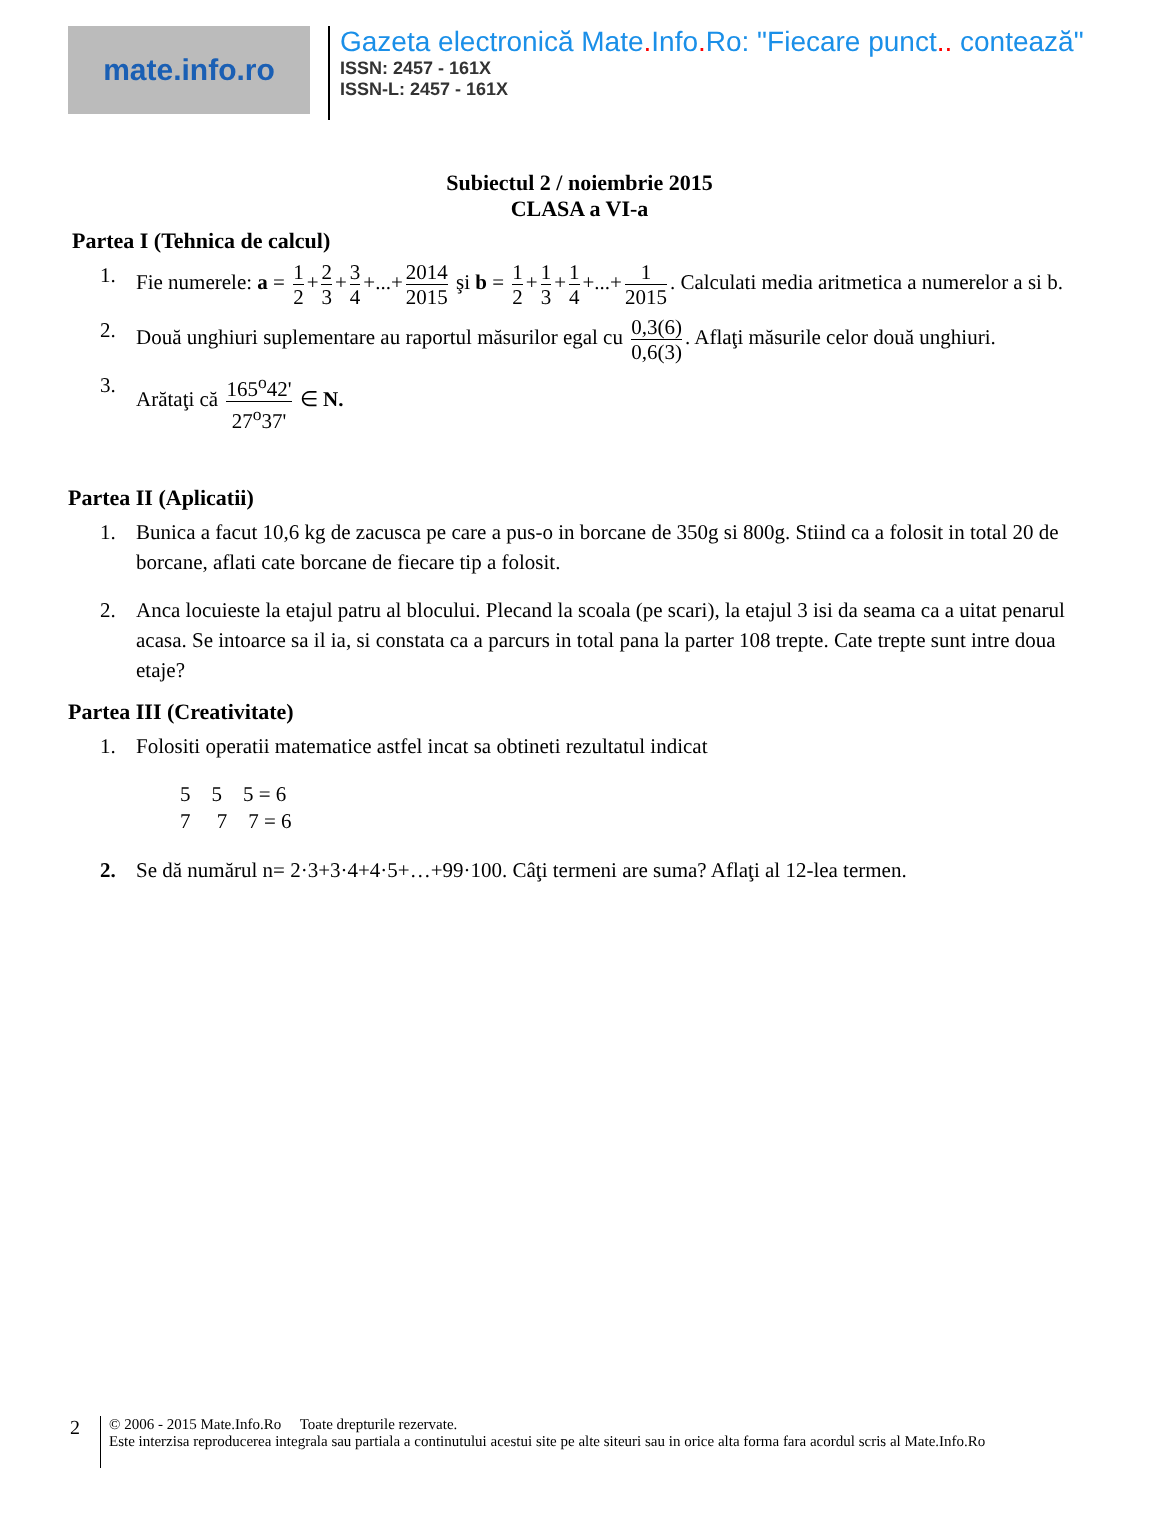mate.info.ro
Gazeta electronică Mate. Info. Ro: "Fiecare punct.. contează"
ISSN: 2457 - 161X
ISSN-L: 2457 - 161X
Subiectul 2 / noiembrie 2015
CLASA a VI-a
Partea I (Tehnica de calcul)
1. Fie numerele: a = 1 2 + 2 3 + 3 4 +...+ 2014 2015 şi b = 1 2 + 1 3 + 1 4 +...+ 1 2015. Calculati media aritmetica a numerelor a si b.
2. Două unghiuri suplementare au raportul măsurilor egal cu 0,3(6) 0,6(3). Aflaţi măsurile celor două unghiuri.
3. Arătaţi că 165<sup>o</sup>42' 27<sup>o</sup>37' ∈ N.
Partea II (Aplicatii)
1. Bunica a facut 10,6 kg de zacusca pe care a pus-o in borcane de 350g si 800g. Stiind ca a folosit in total 20 de borcane, aflati cate borcane de fiecare tip a folosit.
2. Anca locuieste la etajul patru al blocului. Plecand la scoala (pe scari), la etajul 3 isi da seama ca a uitat penarul acasa. Se intoarce sa il ia, si constata ca a parcurs in total pana la parter 108 trepte. Cate trepte sunt intre doua etaje?
Partea III (Creativitate)
1. Folositi operatii matematice astfel incat sa obtineti rezultatul indicat
5 5 5 = 6
7 7 7 = 6
2. Se dă numărul n= 2·3+3·4+4·5+…+99·100. Câţi termeni are suma? Aflaţi al 12-lea termen.
2
© 2006 - 2015 Mate.Info.Ro Toate drepturile rezervate.
Este interzisa reproducerea integrala sau partiala a continutului acestui site pe alte siteuri sau in orice alta forma fara acordul scris al Mate.Info.Ro